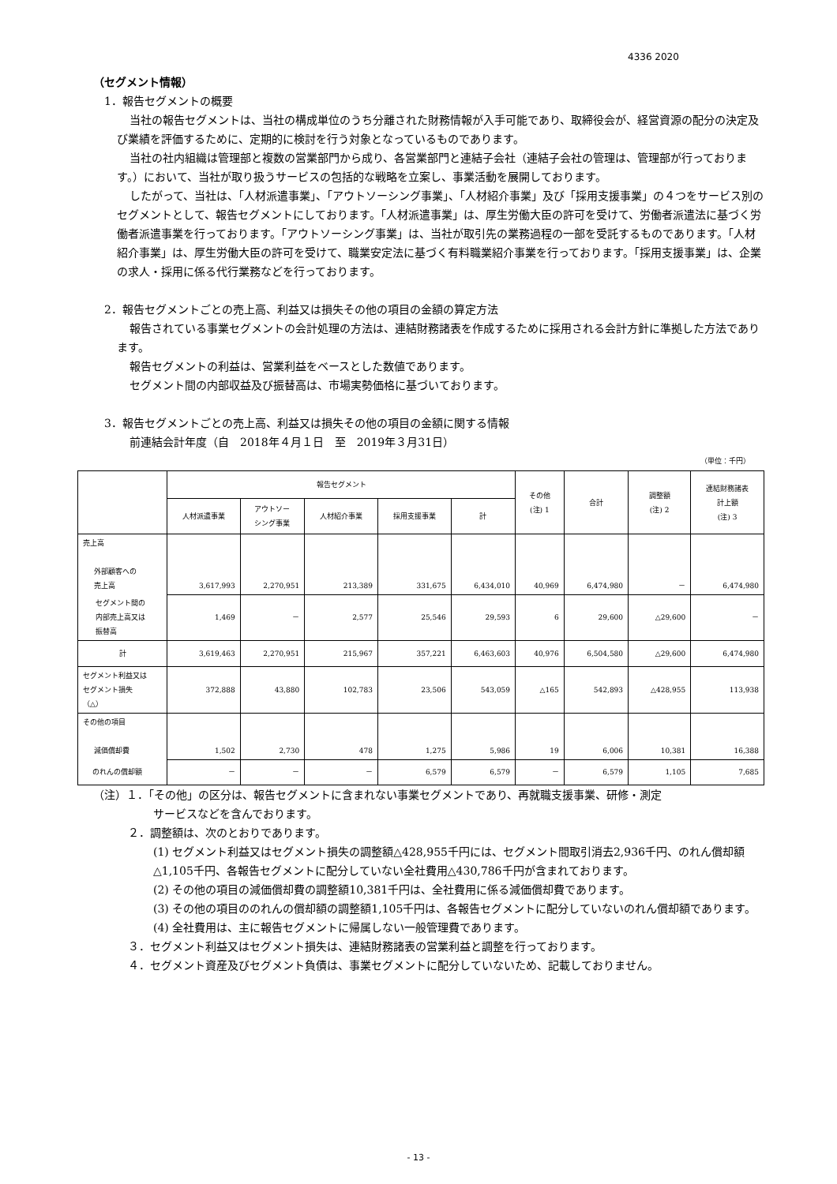4336 2020
（セグメント情報）
1．報告セグメントの概要
当社の報告セグメントは、当社の構成単位のうち分離された財務情報が入手可能であり、取締役会が、経営資源の配分の決定及び業績を評価するために、定期的に検討を行う対象となっているものであります。
当社の社内組織は管理部と複数の営業部門から成り、各営業部門と連結子会社（連結子会社の管理は、管理部が行っております。）において、当社が取り扱うサービスの包括的な戦略を立案し、事業活動を展開しております。
したがって、当社は、「人材派遣事業」、「アウトソーシング事業」、「人材紹介事業」及び「採用支援事業」の４つをサービス別のセグメントとして、報告セグメントにしております。「人材派遣事業」は、厚生労働大臣の許可を受けて、労働者派遣法に基づく労働者派遣事業を行っております。「アウトソーシング事業」は、当社が取引先の業務過程の一部を受託するものであります。「人材紹介事業」は、厚生労働大臣の許可を受けて、職業安定法に基づく有料職業紹介事業を行っております。「採用支援事業」は、企業の求人・採用に係る代行業務などを行っております。
2．報告セグメントごとの売上高、利益又は損失その他の項目の金額の算定方法
報告されている事業セグメントの会計処理の方法は、連結財務諸表を作成するために採用される会計方針に準拠した方法であります。
報告セグメントの利益は、営業利益をベースとした数値であります。
セグメント間の内部収益及び振替高は、市場実勢価格に基づいております。
3．報告セグメントごとの売上高、利益又は損失その他の項目の金額に関する情報
前連結会計年度（自　2018年４月１日　至　2019年３月31日）
（単位：千円）
| | 報告セグメント | | | | | その他 (注) 1 | 合計 | 調整額 (注) 2 | 連結財務諸表 計上額 (注) 3 |
| --- | --- | --- | --- | --- | --- | --- | --- | --- | --- |
| | 人材派遣事業 | アウトソー シング事業 | 人材紹介事業 | 採用支援事業 | 計 | | | | |
| 売上高 外部顧客への 売上高 | 3,617,993 | 2,270,951 | 213,389 | 331,675 | 6,434,010 | 40,969 | 6,474,980 | － | 6,474,980 |
| セグメント間の 内部売上高又は 振替高 | 1,469 | － | 2,577 | 25,546 | 29,593 | 6 | 29,600 | △29,600 | － |
| 計 | 3,619,463 | 2,270,951 | 215,967 | 357,221 | 6,463,603 | 40,976 | 6,504,580 | △29,600 | 6,474,980 |
| セグメント利益又は セグメント損失 （△） | 372,888 | 43,880 | 102,783 | 23,506 | 543,059 | △165 | 542,893 | △428,955 | 113,938 |
| その他の項目 減価償却費 | 1,502 | 2,730 | 478 | 1,275 | 5,986 | 19 | 6,006 | 10,381 | 16,388 |
| のれんの償却額 | － | － | － | 6,579 | 6,579 | － | 6,579 | 1,105 | 7,685 |
（注）１．「その他」の区分は、報告セグメントに含まれない事業セグメントであり、再就職支援事業、研修・測定
サービスなどを含んでおります。
２．調整額は、次のとおりであります。
(1) セグメント利益又はセグメント損失の調整額△428,955千円には、セグメント間取引消去2,936千円、のれん償却額△1,105千円、各報告セグメントに配分していない全社費用△430,786千円が含まれております。
(2) その他の項目の減価償却費の調整額10,381千円は、全社費用に係る減価償却費であります。
(3) その他の項目ののれんの償却額の調整額1,105千円は、各報告セグメントに配分していないのれん償却額であります。
(4) 全社費用は、主に報告セグメントに帰属しない一般管理費であります。
３．セグメント利益又はセグメント損失は、連結財務諸表の営業利益と調整を行っております。
４．セグメント資産及びセグメント負債は、事業セグメントに配分していないため、記載しておりません。
- 13 -